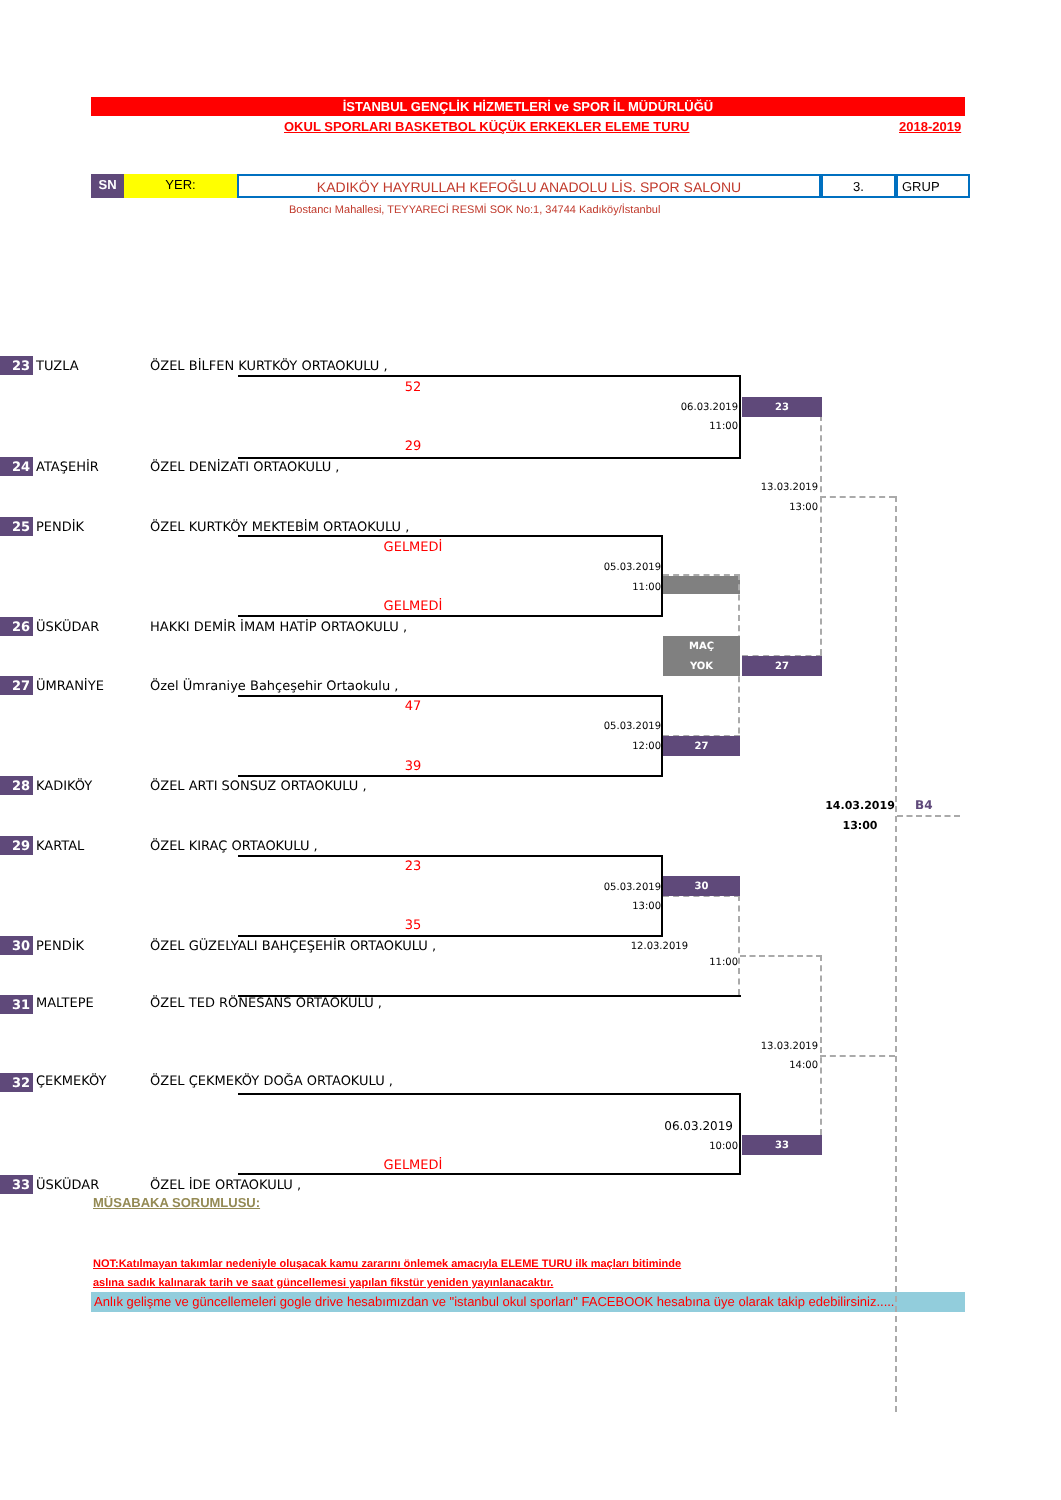İSTANBUL GENÇLİK HİZMETLERİ ve SPOR İL MÜDÜRLÜĞÜ
OKUL SPORLARI BASKETBOL KÜÇÜK ERKEKLER ELEME TURU 2018-2019
SN YER: KADIKÖY HAYRULLAH KEFOĞLU ANADOLU LİS. SPOR SALONU 3. GRUP
Bostancı Mahallesi, TEYYARECİ RESMİ SOK No:1, 34744 Kadıköy/İstanbul
23 TUZLA ÖZEL BİLFEN KURTKÖY ORTAOKULU ,
52
06.03.2019 23
11:00
29
24 ATAŞEHİR ÖZEL DENİZATI ORTAOKULU ,
13.03.2019
13:00
25 PENDİK ÖZEL KURTKÖY MEKTEBİM ORTAOKULU ,
GELMEDİ
05.03.2019
11:00
GELMEDİ
26 ÜSKÜDAR HAKKI DEMİR İMAM HATİP ORTAOKULU ,
MAÇ
YOK 27
27 ÜMRANİYE Özel Ümraniye Bahçeşehir Ortaokulu ,
47
05.03.2019
12:00 27
39
28 KADIKÖY ÖZEL ARTI SONSUZ ORTAOKULU ,
14.03.2019 B4
13:00
29 KARTAL ÖZEL KIRAÇ ORTAOKULU ,
23
05.03.2019 30
13:00
35
30 PENDİK ÖZEL GÜZELYALI BAHÇEŞEHİR ORTAOKULU , 12.03.2019
11:00
31 MALTEPE ÖZEL TED RÖNESANS ORTAOKULU ,
13.03.2019
14:00
32 ÇEKMEKÖY ÖZEL ÇEKMEKÖY DOĞA ORTAOKULU ,
06.03.2019
10:00 33
GELMEDİ
33 ÜSKÜDAR ÖZEL İDE ORTAOKULU ,
MÜSABAKA SORUMLUSU:
NOT:Katılmayan takımlar nedeniyle oluşacak kamu zararını önlemek amacıyla ELEME TURU ilk maçları bitiminde
aslına sadık kalınarak tarih ve saat güncellemesi yapılan fikstür yeniden yayınlanacaktır.
Anlık gelişme ve güncellemeleri gogle drive hesabımızdan ve "istanbul okul sporları" FACEBOOK hesabına üye olarak takip edebilirsiniz.....